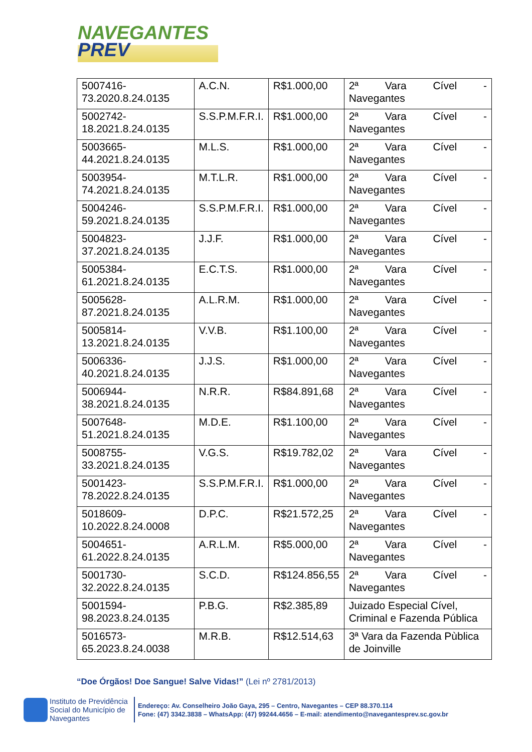NAVEGANTES
PREV
| 5007416-73.2020.8.24.0135 | A.C.N. | R$1.000,00 | 2ª Vara Cível - Navegantes |
| 5002742-18.2021.8.24.0135 | S.S.P.M.F.R.I. | R$1.000,00 | 2ª Vara Cível - Navegantes |
| 5003665-44.2021.8.24.0135 | M.L.S. | R$1.000,00 | 2ª Vara Cível - Navegantes |
| 5003954-74.2021.8.24.0135 | M.T.L.R. | R$1.000,00 | 2ª Vara Cível - Navegantes |
| 5004246-59.2021.8.24.0135 | S.S.P.M.F.R.I. | R$1.000,00 | 2ª Vara Cível - Navegantes |
| 5004823-37.2021.8.24.0135 | J.J.F. | R$1.000,00 | 2ª Vara Cível - Navegantes |
| 5005384-61.2021.8.24.0135 | E.C.T.S. | R$1.000,00 | 2ª Vara Cível - Navegantes |
| 5005628-87.2021.8.24.0135 | A.L.R.M. | R$1.000,00 | 2ª Vara Cível - Navegantes |
| 5005814-13.2021.8.24.0135 | V.V.B. | R$1.100,00 | 2ª Vara Cível - Navegantes |
| 5006336-40.2021.8.24.0135 | J.J.S. | R$1.000,00 | 2ª Vara Cível - Navegantes |
| 5006944-38.2021.8.24.0135 | N.R.R. | R$84.891,68 | 2ª Vara Cível - Navegantes |
| 5007648-51.2021.8.24.0135 | M.D.E. | R$1.100,00 | 2ª Vara Cível - Navegantes |
| 5008755-33.2021.8.24.0135 | V.G.S. | R$19.782,02 | 2ª Vara Cível - Navegantes |
| 5001423-78.2022.8.24.0135 | S.S.P.M.F.R.I. | R$1.000,00 | 2ª Vara Cível - Navegantes |
| 5018609-10.2022.8.24.0008 | D.P.C. | R$21.572,25 | 2ª Vara Cível - Navegantes |
| 5004651-61.2022.8.24.0135 | A.R.L.M. | R$5.000,00 | 2ª Vara Cível - Navegantes |
| 5001730-32.2022.8.24.0135 | S.C.D. | R$124.856,55 | 2ª Vara Cível - Navegantes |
| 5001594-98.2023.8.24.0135 | P.B.G. | R$2.385,89 | Juizado Especial Cível, Criminal e Fazenda Pública |
| 5016573-65.2023.8.24.0038 | M.R.B. | R$12.514,63 | 3ª Vara da Fazenda Pùblica de Joinville |
“Doe Órgãos! Doe Sangue! Salve Vidas!” (Lei nº 2781/2013)
Instituto de Previdência
Social do Município de
Navegantes
Endereço: Av. Conselheiro João Gaya, 295 – Centro, Navegantes – CEP 88.370.114
Fone: (47) 3342.3838 – WhatsApp: (47) 99244.4656 – E-mail: atendimento@navegantesprev.sc.gov.br